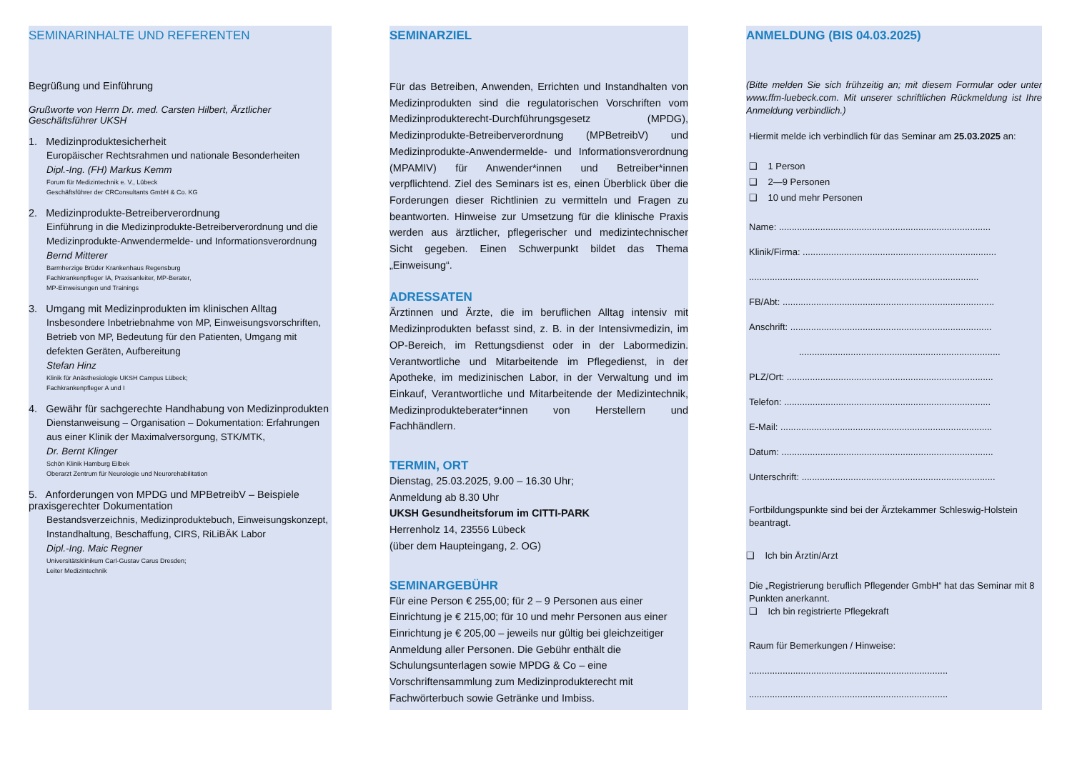SEMINARINHALTE UND REFERENTEN
Begrüßung und Einführung
Grußworte von Herrn Dr. med. Carsten Hilbert, Ärztlicher Geschäftsführer UKSH
1. Medizinproduktesicherheit
Europäischer Rechtsrahmen und nationale Besonderheiten
Dipl.-Ing. (FH) Markus Kemm
Forum für Medizintechnik e. V., Lübeck
Geschäftsführer der CRConsultants GmbH & Co. KG
2. Medizinprodukte-Betreiberverordnung
Einführung in die Medizinprodukte-Betreiberverordnung und die Medizinprodukte-Anwendermelde- und Informationsverordnung
Bernd Mitterer
Barmherzige Brüder Krankenhaus Regensburg
Fachkrankenpfleger IA, Praxisanleiter, MP-Berater,
MP-Einweisungen und Trainings
3. Umgang mit Medizinprodukten im klinischen Alltag
Insbesondere Inbetriebnahme von MP, Einweisungsvorschriften, Betrieb von MP, Bedeutung für den Patienten, Umgang mit defekten Geräten, Aufbereitung
Stefan Hinz
Klinik für Anästhesiologie UKSH Campus Lübeck;
Fachkrankenpfleger A und I
4. Gewähr für sachgerechte Handhabung von Medizinprodukten
Dienstanweisung – Organisation – Dokumentation: Erfahrungen aus einer Klinik der Maximalversorgung, STK/MTK,
Dr. Bernt Klinger
Schön Klinik Hamburg Eilbek
Oberarzt Zentrum für Neurologie und Neurorehabilitation
5. Anforderungen von MPDG und MPBetreibV – Beispiele praxisgerechter Dokumentation
Bestandsverzeichnis, Medizinproduktebuch, Einweisungskonzept, Instandhaltung, Beschaffung, CIRS, RiLiBÄK Labor
Dipl.-Ing. Maic Regner
Universitätsklinikum Carl-Gustav Carus Dresden;
Leiter Medizintechnik
SEMINARZIEL
Für das Betreiben, Anwenden, Errichten und Instandhalten von Medizinprodukten sind die regulatorischen Vorschriften vom Medizinprodukterecht-Durchführungsgesetz (MPDG), Medizinprodukte-Betreiberverordnung (MPBetreibV) und Medizinprodukte-Anwendermelde- und Informationsverordnung (MPAMIV) für Anwender*innen und Betreiber*innen verpflichtend. Ziel des Seminars ist es, einen Überblick über die Forderungen dieser Richtlinien zu vermitteln und Fragen zu beantworten. Hinweise zur Umsetzung für die klinische Praxis werden aus ärztlicher, pflegerischer und medizintechnischer Sicht gegeben. Einen Schwerpunkt bildet das Thema „Einweisung“.
ADRESSATEN
Ärztinnen und Ärzte, die im beruflichen Alltag intensiv mit Medizinprodukten befasst sind, z. B. in der Intensivmedizin, im OP-Bereich, im Rettungsdienst oder in der Labormedizin. Verantwortliche und Mitarbeitende im Pflegedienst, in der Apotheke, im medizinischen Labor, in der Verwaltung und im Einkauf, Verantwortliche und Mitarbeitende der Medizintechnik, Medizinprodukteberater*innen von Herstellern und Fachhändlern.
TERMIN, ORT
Dienstag, 25.03.2025, 9.00 – 16.30 Uhr;
Anmeldung ab 8.30 Uhr
UKSH Gesundheitsforum im CITTI-PARK
Herrenholz 14, 23556 Lübeck
(über dem Haupteingang, 2. OG)
SEMINARGEBÜHR
Für eine Person € 255,00; für 2 – 9 Personen aus einer Einrichtung je € 215,00; für 10 und mehr Personen aus einer Einrichtung je € 205,00 – jeweils nur gültig bei gleichzeitiger Anmeldung aller Personen. Die Gebühr enthält die Schulungsunterlagen sowie MPDG & Co – eine Vorschriftensammlung zum Medizinprodukterecht mit Fachwörterbuch sowie Getränke und Imbiss.
ANMELDUNG (BIS 04.03.2025)
(Bitte melden Sie sich frühzeitig an; mit diesem Formular oder unter www.ffm-luebeck.com. Mit unserer schriftlichen Rückmeldung ist Ihre Anmeldung verbindlich.)
Hiermit melde ich verbindlich für das Seminar am 25.03.2025 an:
❑ 1 Person
❑ 2—9 Personen
❑ 10 und mehr Personen
Name: ..................................................................................
Klinik/Firma: ...........................................................................
.........................................................................................
FB/Abt: ..................................................................................
Anschrift: ..............................................................................
..............................................................................
PLZ/Ort: ................................................................................
Telefon: ................................................................................
E-Mail: ..................................................................................
Datum: ..................................................................................
Unterschrift: ...........................................................................
Fortbildungspunkte sind bei der Ärztekammer Schleswig-Holstein beantragt.
❑ Ich bin Ärztin/Arzt
Die „Registrierung beruflich Pflegender GmbH“ hat das Seminar mit 8 Punkten anerkannt.
❑ Ich bin registrierte Pflegekraft
Raum für Bemerkungen / Hinweise:
.............................................................................
.............................................................................